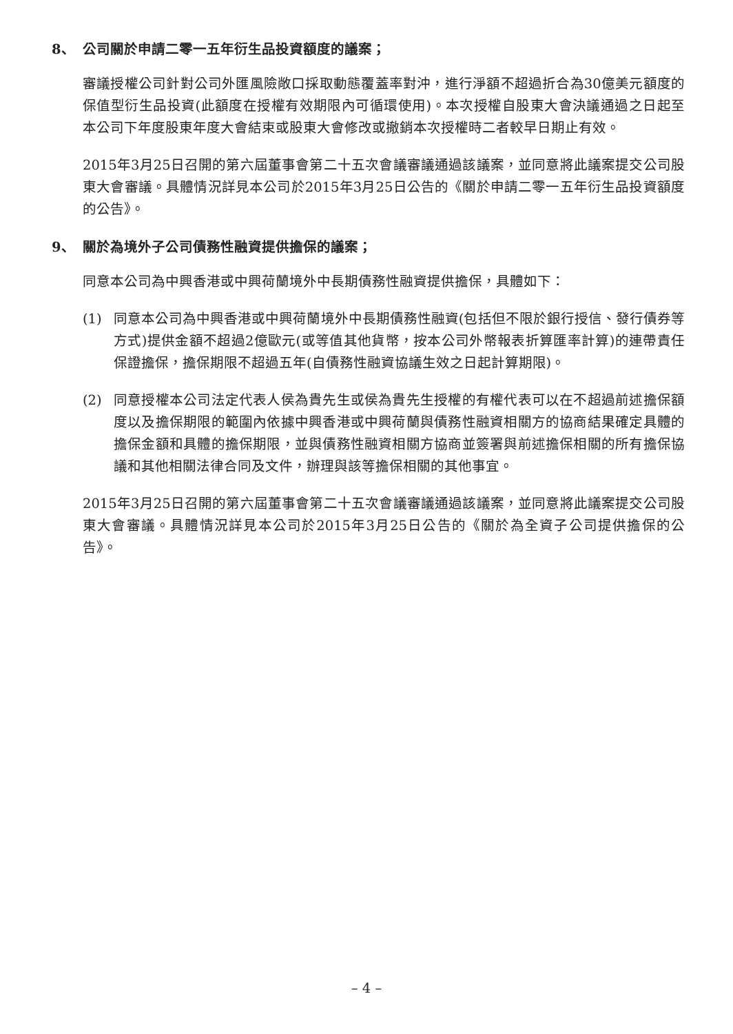8、 公司關於申請二零一五年衍生品投資額度的議案；
審議授權公司針對公司外匯風險敞口採取動態覆蓋率對沖，進行淨額不超過折合為30億美元額度的保值型衍生品投資(此額度在授權有效期限內可循環使用)。本次授權自股東大會決議通過之日起至本公司下年度股東年度大會結束或股東大會修改或撤銷本次授權時二者較早日期止有效。
2015年3月25日召開的第六屆董事會第二十五次會議審議通過該議案，並同意將此議案提交公司股東大會審議。具體情況詳見本公司於2015年3月25日公告的《關於申請二零一五年衍生品投資額度的公告》。
9、 關於為境外子公司債務性融資提供擔保的議案；
同意本公司為中興香港或中興荷蘭境外中長期債務性融資提供擔保，具體如下：
(1) 同意本公司為中興香港或中興荷蘭境外中長期債務性融資(包括但不限於銀行授信、發行債券等方式)提供金額不超過2億歐元(或等值其他貨幣，按本公司外幣報表折算匯率計算)的連帶責任保證擔保，擔保期限不超過五年(自債務性融資協議生效之日起計算期限)。
(2) 同意授權本公司法定代表人侯為貴先生或侯為貴先生授權的有權代表可以在不超過前述擔保額度以及擔保期限的範圍內依據中興香港或中興荷蘭與債務性融資相關方的協商結果確定具體的擔保金額和具體的擔保期限，並與債務性融資相關方協商並簽署與前述擔保相關的所有擔保協議和其他相關法律合同及文件，辦理與該等擔保相關的其他事宜。
2015年3月25日召開的第六屆董事會第二十五次會議審議通過該議案，並同意將此議案提交公司股東大會審議。具體情況詳見本公司於2015年3月25日公告的《關於為全資子公司提供擔保的公告》。
– 4 –